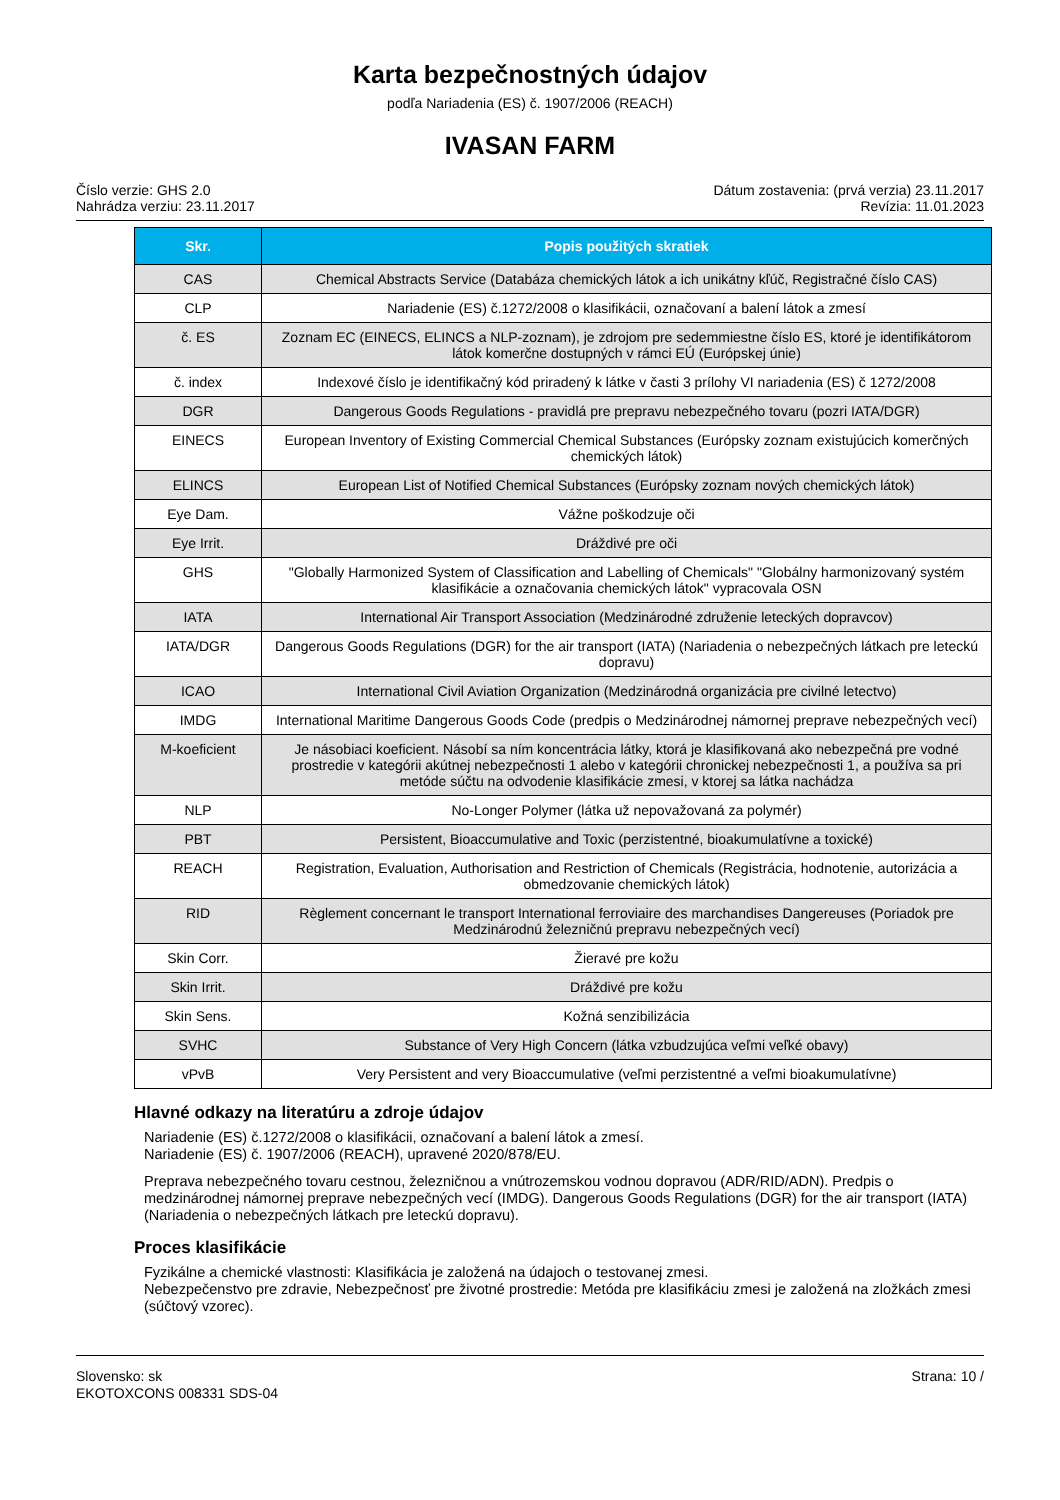Karta bezpečnostných údajov
podľa Nariadenia (ES) č. 1907/2006 (REACH)
IVASAN FARM
Číslo verzie: GHS 2.0
Nahrádza verziu: 23.11.2017
Dátum zostavenia: (prvá verzia) 23.11.2017
Revízia: 11.01.2023
| Skr. | Popis použitých skratiek |
| --- | --- |
| CAS | Chemical Abstracts Service (Databáza chemických látok a ich unikátny kľúč, Registračné číslo CAS) |
| CLP | Nariadenie (ES) č.1272/2008 o klasifikácii, označovaní a balení látok a zmesí |
| č. ES | Zoznam EC (EINECS, ELINCS a NLP-zoznam), je zdrojom pre sedemmiestne číslo ES, ktoré je identifikátorom látok komerčne dostupných v rámci EÚ (Európskej únie) |
| č. index | Indexové číslo je identifikačný kód priradený k látke v časti 3 prílohy VI nariadenia (ES) č 1272/2008 |
| DGR | Dangerous Goods Regulations - pravidlá pre prepravu nebezpečného tovaru (pozri IATA/DGR) |
| EINECS | European Inventory of Existing Commercial Chemical Substances (Európsky zoznam existujúcich komerčných chemických látok) |
| ELINCS | European List of Notified Chemical Substances (Európsky zoznam nových chemických látok) |
| Eye Dam. | Vážne poškodzuje oči |
| Eye Irrit. | Dráždivé pre oči |
| GHS | "Globally Harmonized System of Classification and Labelling of Chemicals" "Globálny harmonizovaný systém klasifikácie a označovania chemických látok" vypracovala OSN |
| IATA | International Air Transport Association (Medzinárodné združenie leteckých dopravcov) |
| IATA/DGR | Dangerous Goods Regulations (DGR) for the air transport (IATA) (Nariadenia o nebezpečných látkach pre leteckú dopravu) |
| ICAO | International Civil Aviation Organization (Medzinárodná organizácia pre civilné letectvo) |
| IMDG | International Maritime Dangerous Goods Code (predpis o Medzinárodnej námornej preprave nebezpečných vecí) |
| M-koeficient | Je násobiaci koeficient. Násobí sa ním koncentrácia látky, ktorá je klasifikovaná ako nebezpečná pre vodné prostredie v kategórii akútnej nebezpečnosti 1 alebo v kategórii chronickej nebezpečnosti 1, a používa sa pri metóde súčtu na odvodenie klasifikácie zmesi, v ktorej sa látka nachádza |
| NLP | No-Longer Polymer (látka už nepovažovaná za polymér) |
| PBT | Persistent, Bioaccumulative and Toxic (perzistentné, bioakumulatívne a toxické) |
| REACH | Registration, Evaluation, Authorisation and Restriction of Chemicals (Registrácia, hodnotenie, autorizácia a obmedzovanie chemických látok) |
| RID | Règlement concernant le transport International ferroviaire des marchandises Dangereuses (Poriadok pre Medzinárodnú železničnú prepravu nebezpečných vecí) |
| Skin Corr. | Žieravé pre kožu |
| Skin Irrit. | Dráždivé pre kožu |
| Skin Sens. | Kožná senzibilizácia |
| SVHC | Substance of Very High Concern (látka vzbudzujúca veľmi veľké obavy) |
| vPvB | Very Persistent and very Bioaccumulative (veľmi perzistentné a veľmi bioakumulatívne) |
Hlavné odkazy na literatúru a zdroje údajov
Nariadenie (ES) č.1272/2008 o klasifikácii, označovaní a balení látok a zmesí.
Nariadenie (ES) č. 1907/2006 (REACH), upravené 2020/878/EU.
Preprava nebezpečného tovaru cestnou, železničnou a vnútrozemskou vodnou dopravou (ADR/RID/ADN). Predpis o medzinárodnej námornej preprave nebezpečných vecí (IMDG). Dangerous Goods Regulations (DGR) for the air transport (IATA) (Nariadenia o nebezpečných látkach pre leteckú dopravu).
Proces klasifikácie
Fyzikálne a chemické vlastnosti: Klasifikácia je založená na údajoch o testovanej zmesi.
Nebezpečenstvo pre zdravie, Nebezpečnosť pre životné prostredie: Metóda pre klasifikáciu zmesi je založená na zložkách zmesi (súčtový vzorec).
Slovensko: sk
EKOTOXCONS 008331 SDS-04
Strana: 10 /